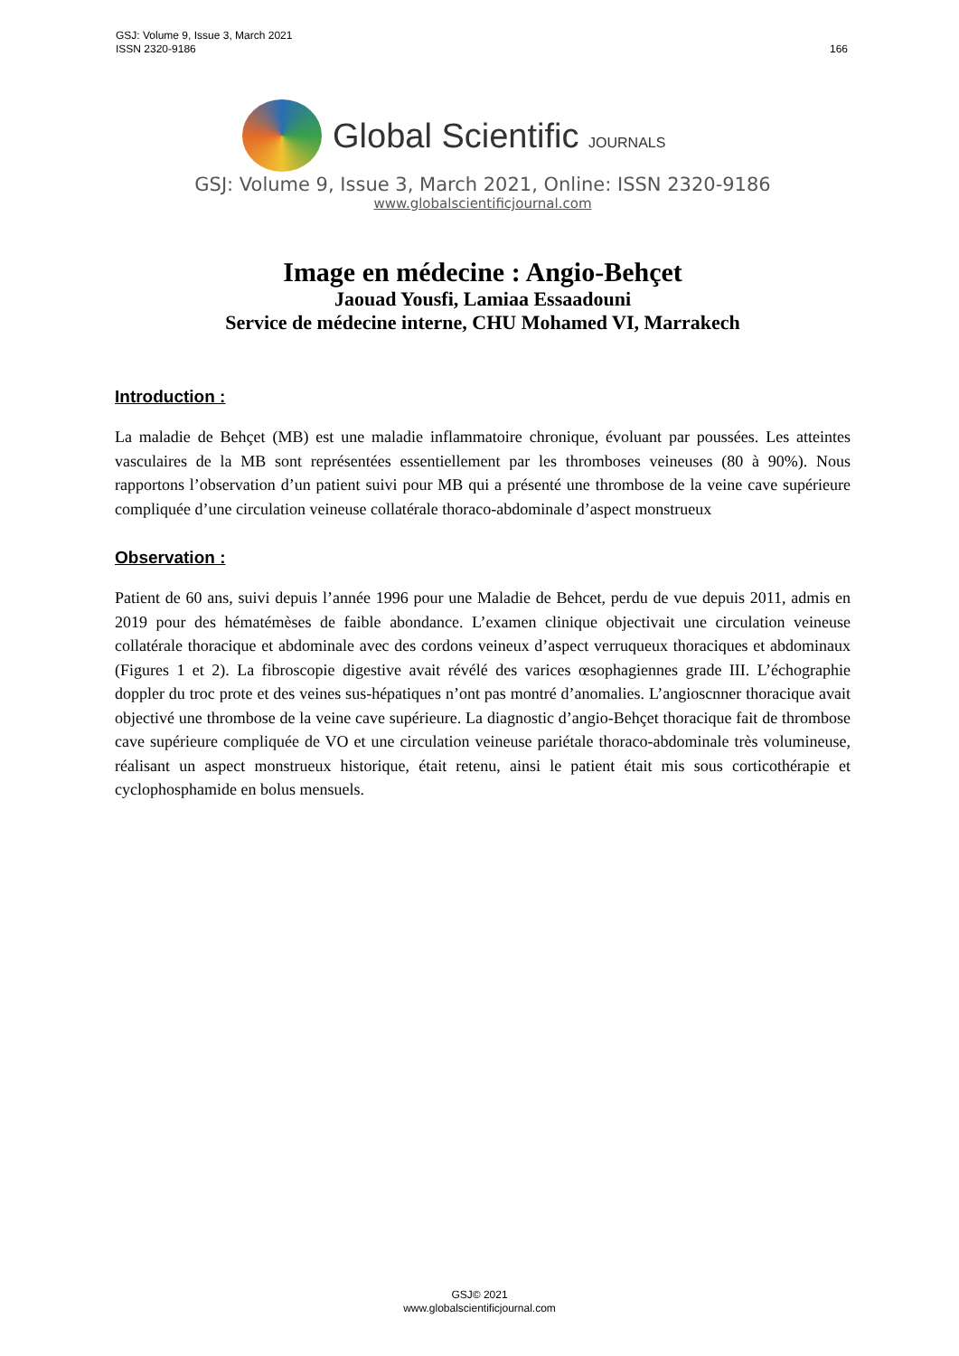166 GSJ: Volume 9, Issue 3, March 2021
ISSN 2320-9186
Global Scientific JOURNALS
GSJ: Volume 9, Issue 3, March 2021, Online: ISSN 2320-9186
www.globalscientificjournal.com
Image en médecine : Angio-Behçet
Jaouad Yousfi, Lamiaa Essaadouni
Service de médecine interne, CHU Mohamed VI, Marrakech
Introduction :
La maladie de Behçet (MB) est une maladie inflammatoire chronique, évoluant par poussées. Les atteintes vasculaires de la MB sont représentées essentiellement par les thromboses veineuses (80 à 90%). Nous rapportons l’observation d’un patient suivi pour MB qui a présenté une thrombose de la veine cave supérieure compliquée d’une circulation veineuse collatérale thoraco-abdominale d’aspect monstrueux
Observation :
Patient de 60 ans, suivi depuis l’année 1996 pour une Maladie de Behcet, perdu de vue depuis 2011, admis en 2019 pour des hématémèses de faible abondance. L’examen clinique objectivait une circulation veineuse collatérale thoracique et abdominale avec des cordons veineux d’aspect verruqueux thoraciques et abdominaux (Figures 1 et 2). La fibroscopie digestive avait révélé des varices œsophagiennes grade III. L’échographie doppler du troc prote et des veines sus-hépatiques n’ont pas montré d’anomalies. L’angioscnner thoracique avait objectivé une thrombose de la veine cave supérieure. La diagnostic d’angio-Behçet thoracique fait de thrombose cave supérieure compliquée de VO et une circulation veineuse pariétale thoraco-abdominale très volumineuse, réalisant un aspect monstrueux historique, était retenu, ainsi le patient était mis sous corticothérapie et cyclophosphamide en bolus mensuels.
GSJ© 2021
www.globalscientificjournal.com